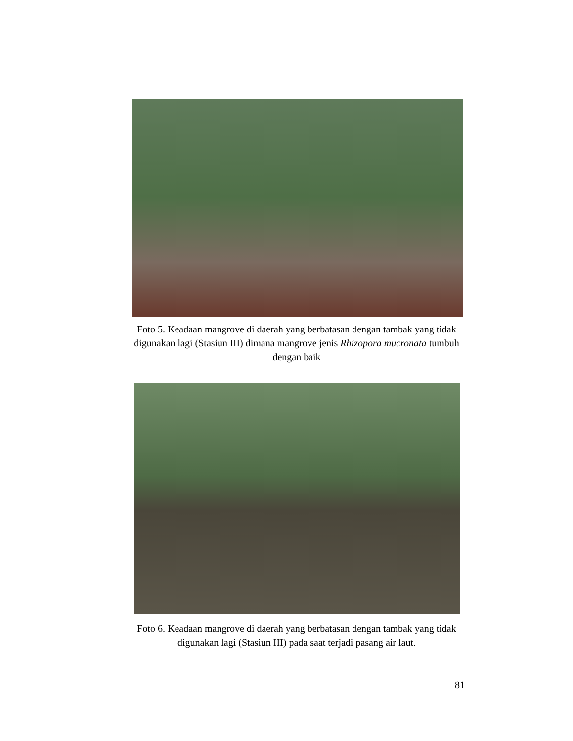Foto 5. Keadaan mangrove di daerah yang berbatasan dengan tambak yang tidak digunakan lagi (Stasiun III) dimana mangrove jenis Rhizopora mucronata tumbuh dengan baik
Foto 6. Keadaan mangrove di daerah yang berbatasan dengan tambak yang tidak digunakan lagi (Stasiun III) pada saat terjadi pasang air laut.
81